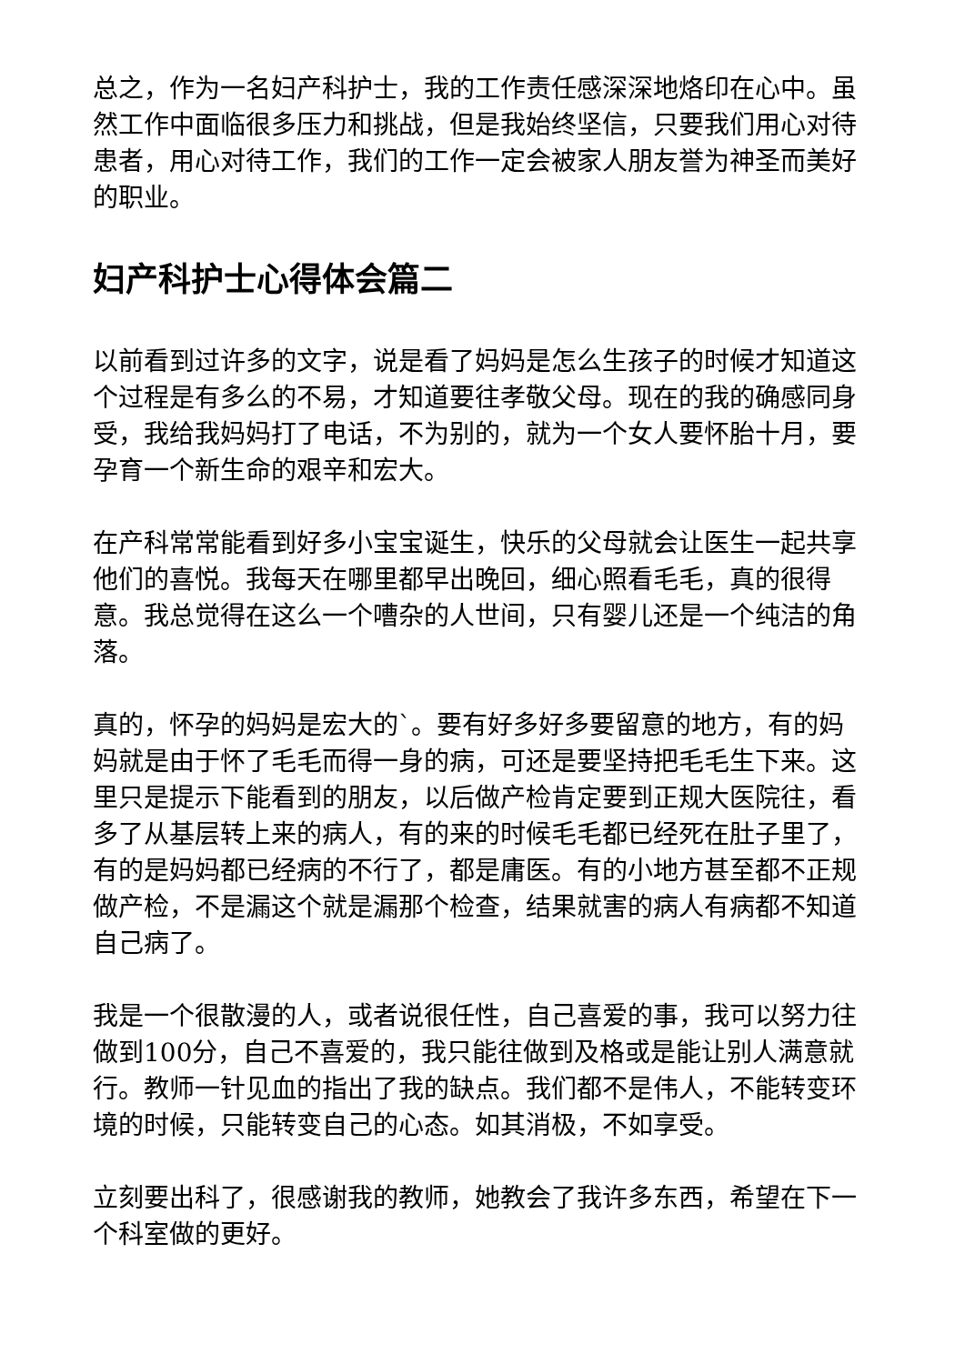总之，作为一名妇产科护士，我的工作责任感深深地烙印在心中。虽然工作中面临很多压力和挑战，但是我始终坚信，只要我们用心对待患者，用心对待工作，我们的工作一定会被家人朋友誉为神圣而美好的职业。
妇产科护士心得体会篇二
以前看到过许多的文字，说是看了妈妈是怎么生孩子的时候才知道这个过程是有多么的不易，才知道要往孝敬父母。现在的我的确感同身受，我给我妈妈打了电话，不为别的，就为一个女人要怀胎十月，要孕育一个新生命的艰辛和宏大。
在产科常常能看到好多小宝宝诞生，快乐的父母就会让医生一起共享他们的喜悦。我每天在哪里都早出晚回，细心照看毛毛，真的很得意。我总觉得在这么一个嘈杂的人世间，只有婴儿还是一个纯洁的角落。
真的，怀孕的妈妈是宏大的`。要有好多好多要留意的地方，有的妈妈就是由于怀了毛毛而得一身的病，可还是要坚持把毛毛生下来。这里只是提示下能看到的朋友，以后做产检肯定要到正规大医院往，看多了从基层转上来的病人，有的来的时候毛毛都已经死在肚子里了，有的是妈妈都已经病的不行了，都是庸医。有的小地方甚至都不正规做产检，不是漏这个就是漏那个检查，结果就害的病人有病都不知道自己病了。
我是一个很散漫的人，或者说很任性，自己喜爱的事，我可以努力往做到100分，自己不喜爱的，我只能往做到及格或是能让别人满意就行。教师一针见血的指出了我的缺点。我们都不是伟人，不能转变环境的时候，只能转变自己的心态。如其消极，不如享受。
立刻要出科了，很感谢我的教师，她教会了我许多东西，希望在下一个科室做的更好。